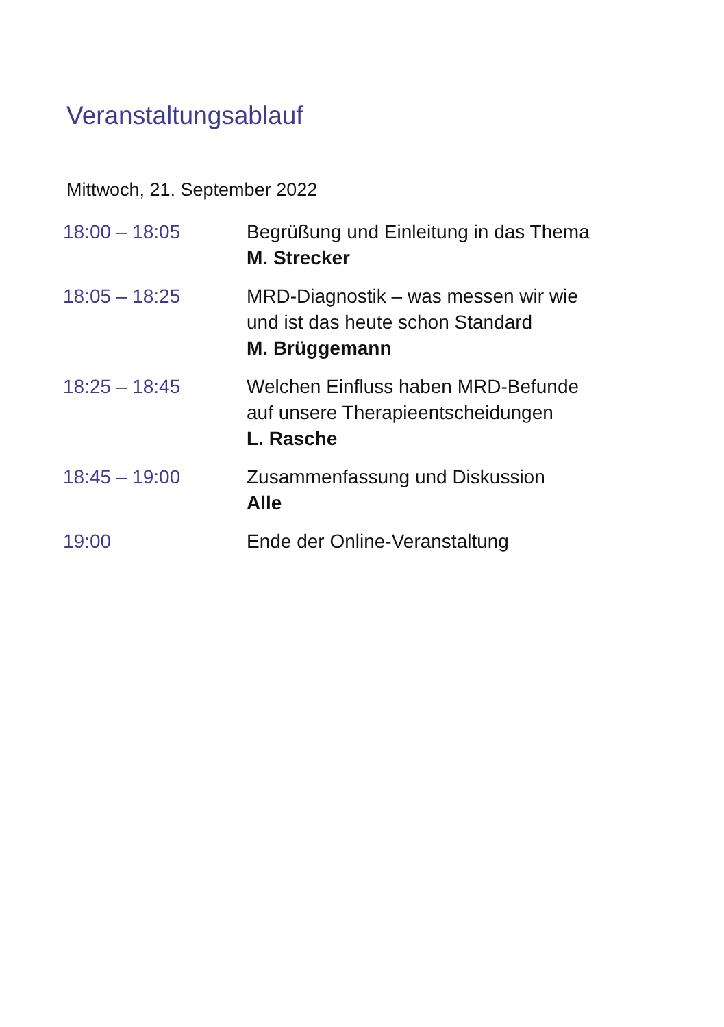Veranstaltungsablauf
Mittwoch, 21. September 2022
| 18:00 – 18:05 | Begrüßung und Einleitung in das Thema M. Strecker |
| 18:05 – 18:25 | MRD-Diagnostik – was messen wir wie und ist das heute schon Standard M. Brüggemann |
| 18:25 – 18:45 | Welchen Einfluss haben MRD-Befunde auf unsere Therapieentscheidungen L. Rasche |
| 18:45 – 19:00 | Zusammenfassung und Diskussion Alle |
| 19:00 | Ende der Online-Veranstaltung |